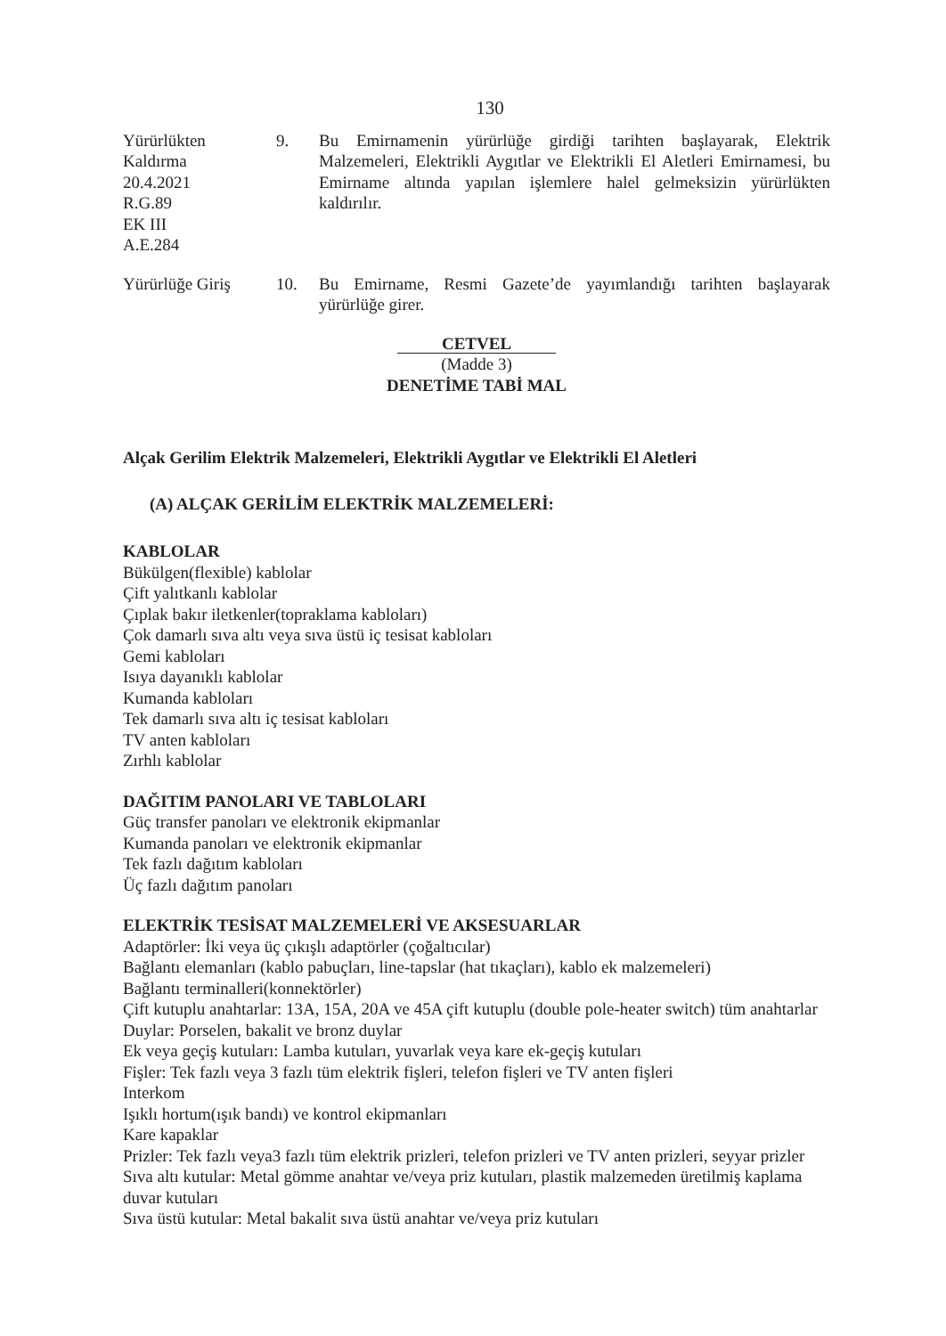130
Yürürlükten
Kaldırma
20.4.2021
R.G.89
EK III
A.E.284
9. Bu Emirnamenin yürürlüğe girdiği tarihten başlayarak, Elektrik Malzemeleri, Elektrikli Aygıtlar ve Elektrikli El Aletleri Emirnamesi, bu Emirname altında yapılan işlemlere halel gelmeksizin yürürlükten kaldırılır.
Yürürlüğe Giriş 10. Bu Emirname, Resmi Gazete’de yayımlandığı tarihten başlayarak yürürlüğe girer.
CETVEL
(Madde 3)
DENETİME TABİ MAL
Alçak Gerilim Elektrik Malzemeleri, Elektrikli Aygıtlar ve Elektrikli El Aletleri
(A) ALÇAK GERİLİM ELEKTRİK MALZEMELERİ:
KABLOLAR
Bükülgen(flexible) kablolar
Çift yalıtkanlı kablolar
Çıplak bakır iletkenler(topraklama kabloları)
Çok damarlı sıva altı veya sıva üstü iç tesisat kabloları
Gemi kabloları
Isıya dayanıklı kablolar
Kumanda kabloları
Tek damarlı sıva altı iç tesisat kabloları
TV anten kabloları
Zırhlı kablolar
DAĞITIM PANOLARI VE TABLOLARI
Güç transfer panoları ve elektronik ekipmanlar
Kumanda panoları ve elektronik ekipmanlar
Tek fazlı dağıtım kabloları
Üç fazlı dağıtım panoları
ELEKTRİK TESİSAT MALZEMELERİ VE AKSESUARLAR
Adaptörler: İki veya üç çıkışlı adaptörler (çoğaltıcılar)
Bağlantı elemanları (kablo pabuçları, line-tapslar (hat tıkaçları), kablo ek malzemeleri)
Bağlantı terminalleri(konnektörler)
Çift kutuplu anahtarlar: 13A, 15A, 20A ve 45A çift kutuplu (double pole-heater switch) tüm anahtarlar
Duylar: Porselen, bakalit ve bronz duylar
Ek veya geçiş kutuları: Lamba kutuları, yuvarlak veya kare ek-geçiş kutuları
Fişler: Tek fazlı veya 3 fazlı tüm elektrik fişleri, telefon fişleri ve TV anten fişleri
Interkom
Işıklı hortum(ışık bandı) ve kontrol ekipmanları
Kare kapaklar
Prizler: Tek fazlı veya3 fazlı tüm elektrik prizleri, telefon prizleri ve TV anten prizleri, seyyar prizler
Sıva altı kutular: Metal gömme anahtar ve/veya priz kutuları, plastik malzemeden üretilmiş kaplama duvar kutuları
Sıva üstü kutular: Metal bakalit sıva üstü anahtar ve/veya priz kutuları